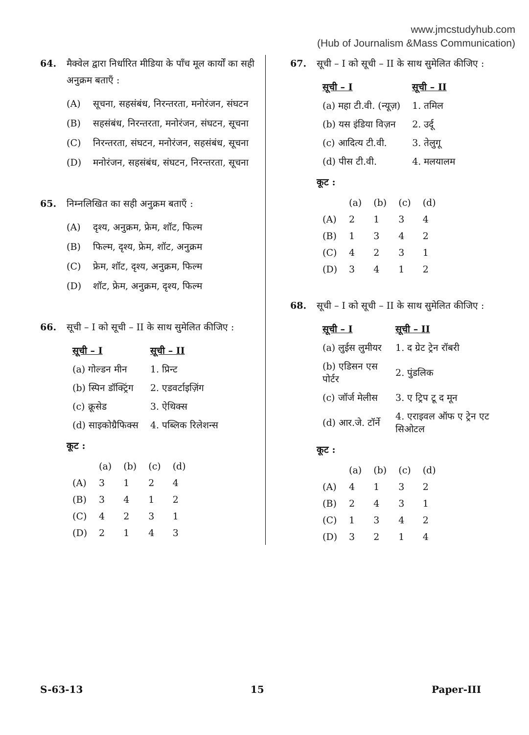www.jmcstudyhub.com
(Hub of Journalism &Mass Communication)
64. मैक्वेल द्वारा निर्धारित मीडिया के पाँच मूल कार्यों का सही अनुक्रम बताएँ :
(A) सूचना, सहसंबंध, निरन्तरता, मनोरंजन, संघटन
(B) सहसंबंध, निरन्तरता, मनोरंजन, संघटन, सूचना
(C) निरन्तरता, संघटन, मनोरंजन, सहसंबंध, सूचना
(D) मनोरंजन, सहसंबंध, संघटन, निरन्तरता, सूचना
65. निम्नलिखित का सही अनुक्रम बताएँ :
(A) दृश्य, अनुक्रम, फ्रेम, शॉट, फिल्म
(B) फिल्म, दृश्य, फ्रेम, शॉट, अनुक्रम
(C) फ्रेम, शॉट, दृश्य, अनुक्रम, फिल्म
(D) शॉट, फ्रेम, अनुक्रम, दृश्य, फिल्म
66. सूची – I को सूची – II के साथ सुमेलित कीजिए :
| सूची – I | सूची – II |
| --- | --- |
| (a) गोल्डन मीन | 1. प्रिन्ट |
| (b) स्पिन डॉक्ट्रिंग | 2. एडवर्टाइज़िंग |
| (c) क्रूसेड | 3. ऐथिक्स |
| (d) साइकोग्रैफिक्स | 4. पब्लिक रिलेशन्स |
कूट :
| | (a) | (b) | (c) | (d) |
| (A) | 3 | 1 | 2 | 4 |
| (B) | 3 | 4 | 1 | 2 |
| (C) | 4 | 2 | 3 | 1 |
| (D) | 2 | 1 | 4 | 3 |
67. सूची – I को सूची – II के साथ सुमेलित कीजिए :
| सूची – I | सूची – II |
| --- | --- |
| (a) महा टी.वी. (न्यूज़) | 1. तमिल |
| (b) यस इंडिया विज़न | 2. उर्दू |
| (c) आदित्य टी.वी. | 3. तेलुगू |
| (d) पीस टी.वी. | 4. मलयालम |
कूट :
| | (a) | (b) | (c) | (d) |
| (A) | 2 | 1 | 3 | 4 |
| (B) | 1 | 3 | 4 | 2 |
| (C) | 4 | 2 | 3 | 1 |
| (D) | 3 | 4 | 1 | 2 |
68. सूची – I को सूची – II के साथ सुमेलित कीजिए :
| सूची – I | सूची – II |
| --- | --- |
| (a) लुईस लुमीयर | 1. द ग्रेट ट्रेन रॉबरी |
| (b) एडिसन एस पोर्टर | 2. पुंडलिक |
| (c) जॉर्ज मेलीस | 3. ए ट्रिप टू द मून |
| (d) आर.जे. टॉर्ने | 4. एराइवल ऑफ ए ट्रेन एट सिओटल |
कूट :
| | (a) | (b) | (c) | (d) |
| (A) | 4 | 1 | 3 | 2 |
| (B) | 2 | 4 | 3 | 1 |
| (C) | 1 | 3 | 4 | 2 |
| (D) | 3 | 2 | 1 | 4 |
S-63-13 15 Paper-III